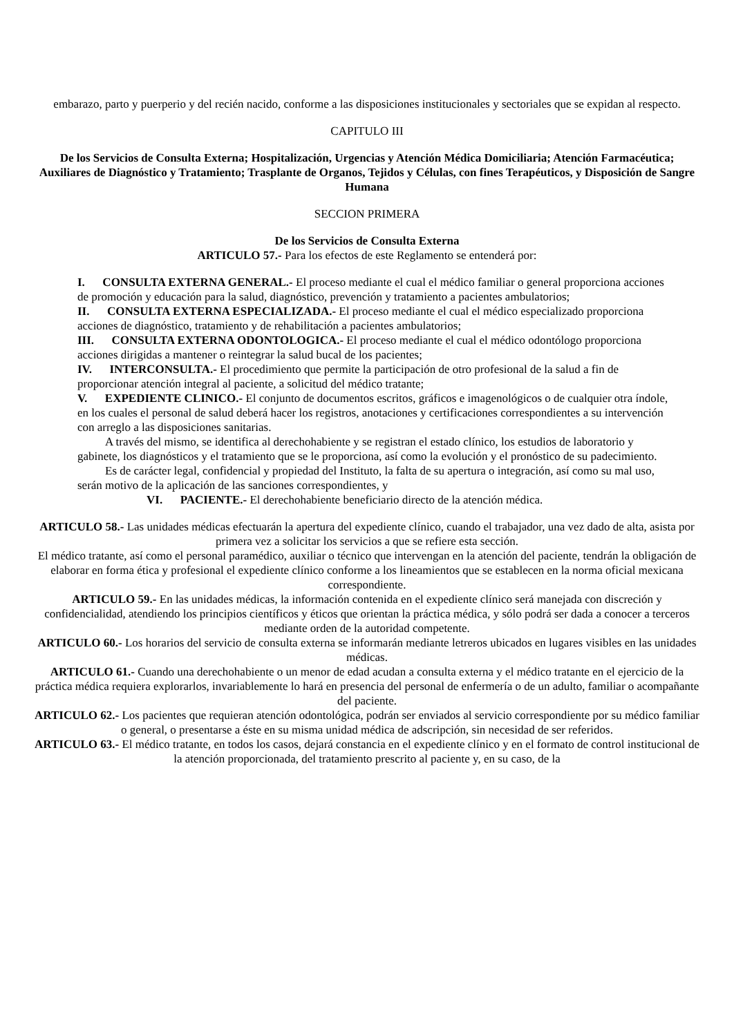embarazo, parto y puerperio y del recién nacido, conforme a las disposiciones institucionales y sectoriales que se expidan al respecto.
CAPITULO III
De los Servicios de Consulta Externa; Hospitalización, Urgencias y Atención Médica Domiciliaria; Atención Farmacéutica; Auxiliares de Diagnóstico y Tratamiento; Trasplante de Organos, Tejidos y Células, con fines Terapéuticos, y Disposición de Sangre Humana
SECCION PRIMERA
De los Servicios de Consulta Externa
ARTICULO 57.- Para los efectos de este Reglamento se entenderá por:
I. CONSULTA EXTERNA GENERAL.- El proceso mediante el cual el médico familiar o general proporciona acciones de promoción y educación para la salud, diagnóstico, prevención y tratamiento a pacientes ambulatorios;
II. CONSULTA EXTERNA ESPECIALIZADA.- El proceso mediante el cual el médico especializado proporciona acciones de diagnóstico, tratamiento y de rehabilitación a pacientes ambulatorios;
III. CONSULTA EXTERNA ODONTOLOGICA.- El proceso mediante el cual el médico odontólogo proporciona acciones dirigidas a mantener o reintegrar la salud bucal de los pacientes;
IV. INTERCONSULTA.- El procedimiento que permite la participación de otro profesional de la salud a fin de proporcionar atención integral al paciente, a solicitud del médico tratante;
V. EXPEDIENTE CLINICO.- El conjunto de documentos escritos, gráficos e imagenológicos o de cualquier otra índole, en los cuales el personal de salud deberá hacer los registros, anotaciones y certificaciones correspondientes a su intervención con arreglo a las disposiciones sanitarias.
A través del mismo, se identifica al derechohabiente y se registran el estado clínico, los estudios de laboratorio y gabinete, los diagnósticos y el tratamiento que se le proporciona, así como la evolución y el pronóstico de su padecimiento.
Es de carácter legal, confidencial y propiedad del Instituto, la falta de su apertura o integración, así como su mal uso, serán motivo de la aplicación de las sanciones correspondientes, y
VI. PACIENTE.- El derechohabiente beneficiario directo de la atención médica.
ARTICULO 58.- Las unidades médicas efectuarán la apertura del expediente clínico, cuando el trabajador, una vez dado de alta, asista por primera vez a solicitar los servicios a que se refiere esta sección.
El médico tratante, así como el personal paramédico, auxiliar o técnico que intervengan en la atención del paciente, tendrán la obligación de elaborar en forma ética y profesional el expediente clínico conforme a los lineamientos que se establecen en la norma oficial mexicana correspondiente.
ARTICULO 59.- En las unidades médicas, la información contenida en el expediente clínico será manejada con discreción y confidencialidad, atendiendo los principios científicos y éticos que orientan la práctica médica, y sólo podrá ser dada a conocer a terceros mediante orden de la autoridad competente.
ARTICULO 60.- Los horarios del servicio de consulta externa se informarán mediante letreros ubicados en lugares visibles en las unidades médicas.
ARTICULO 61.- Cuando una derechohabiente o un menor de edad acudan a consulta externa y el médico tratante en el ejercicio de la práctica médica requiera explorarlos, invariablemente lo hará en presencia del personal de enfermería o de un adulto, familiar o acompañante del paciente.
ARTICULO 62.- Los pacientes que requieran atención odontológica, podrán ser enviados al servicio correspondiente por su médico familiar o general, o presentarse a éste en su misma unidad médica de adscripción, sin necesidad de ser referidos.
ARTICULO 63.- El médico tratante, en todos los casos, dejará constancia en el expediente clínico y en el formato de control institucional de la atención proporcionada, del tratamiento prescrito al paciente y, en su caso, de la